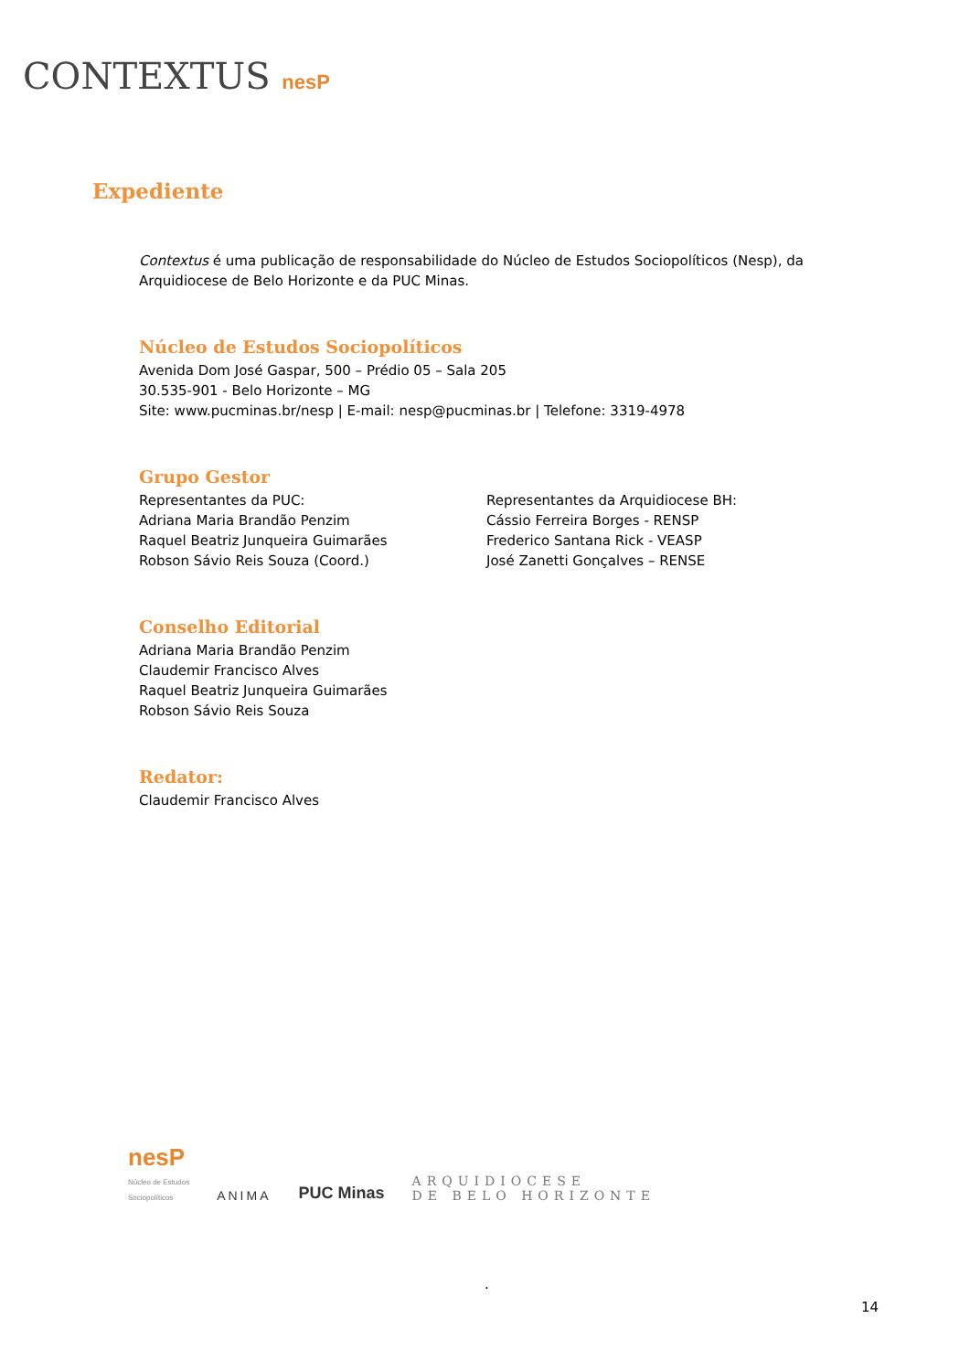CONTEXTUS nesP
Expediente
Contextus é uma publicação de responsabilidade do Núcleo de Estudos Sociopolíticos (Nesp), da Arquidiocese de Belo Horizonte e da PUC Minas.
Núcleo de Estudos Sociopolíticos
Avenida Dom José Gaspar, 500 – Prédio 05 – Sala 205
30.535-901 - Belo Horizonte – MG
Site: www.pucminas.br/nesp | E-mail: nesp@pucminas.br | Telefone: 3319-4978
Grupo Gestor
Representantes da PUC:
Adriana Maria Brandão Penzim
Raquel Beatriz Junqueira Guimarães
Robson Sávio Reis Souza (Coord.)
Representantes da Arquidiocese BH:
Cássio Ferreira Borges - RENSP
Frederico Santana Rick - VEASP
José Zanetti Gonçalves – RENSE
Conselho Editorial
Adriana Maria Brandão Penzim
Claudemir Francisco Alves
Raquel Beatriz Junqueira Guimarães
Robson Sávio Reis Souza
Redator:
Claudemir Francisco Alves
nesP
Núcleo de Estudos
Sociopolíticos
ANIMA
PUC Minas
ARQUIDIOCESE
DE BELO HORIZONTE
.
14